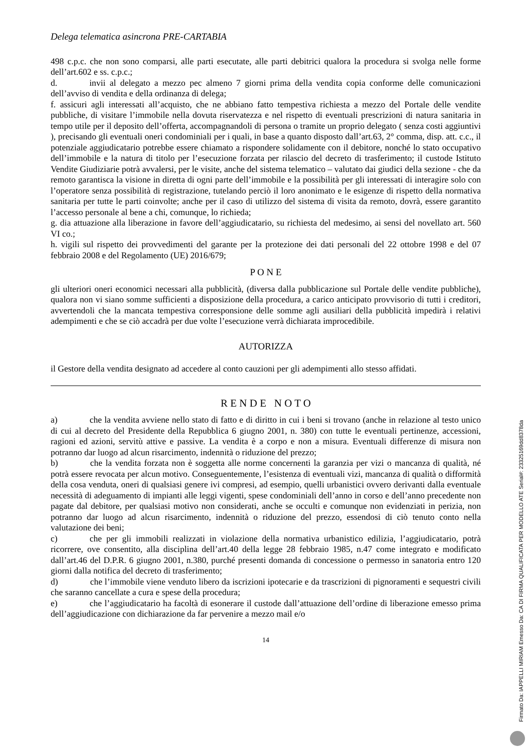Delega telematica asincrona PRE-CARTABIA
498 c.p.c. che non sono comparsi, alle parti esecutate, alle parti debitrici qualora la procedura si svolga nelle forme dell’art.602 e ss. c.p.c.;
d. invii al delegato a mezzo pec almeno 7 giorni prima della vendita copia conforme delle comunicazioni dell’avviso di vendita e della ordinanza di delega;
f. assicuri agli interessati all’acquisto, che ne abbiano fatto tempestiva richiesta a mezzo del Portale delle vendite pubbliche, di visitare l’immobile nella dovuta riservatezza e nel rispetto di eventuali prescrizioni di natura sanitaria in tempo utile per il deposito dell’offerta, accompagnandoli di persona o tramite un proprio delegato ( senza costi aggiuntivi ), precisando gli eventuali oneri condominiali per i quali, in base a quanto disposto dall’art.63, 2° comma, disp. att. c.c., il potenziale aggiudicatario potrebbe essere chiamato a rispondere solidamente con il debitore, nonché lo stato occupativo dell’immobile e la natura di titolo per l’esecuzione forzata per rilascio del decreto di trasferimento; il custode Istituto Vendite Giudiziarie potrà avvalersi, per le visite, anche del sistema telematico – valutato dai giudici della sezione - che da remoto garantisca la visione in diretta di ogni parte dell’immobile e la possibilità per gli interessati di interagire solo con l’operatore senza possibilità di registrazione, tutelando perciò il loro anonimato e le esigenze di rispetto della normativa sanitaria per tutte le parti coinvolte; anche per il caso di utilizzo del sistema di visita da remoto, dovrà, essere garantito l’accesso personale al bene a chi, comunque, lo richieda;
g. dia attuazione alla liberazione in favore dell’aggiudicatario, su richiesta del medesimo, ai sensi del novellato art. 560 VI co.;
h. vigili sul rispetto dei provvedimenti del garante per la protezione dei dati personali del 22 ottobre 1998 e del 07 febbraio 2008 e del Regolamento (UE) 2016/679;
P O N E
gli ulteriori oneri economici necessari alla pubblicità, (diversa dalla pubblicazione sul Portale delle vendite pubbliche), qualora non vi siano somme sufficienti a disposizione della procedura, a carico anticipato provvisorio di tutti i creditori, avvertendoli che la mancata tempestiva corresponsione delle somme agli ausiliari della pubblicità impedirà i relativi adempimenti e che se ciò accadrà per due volte l’esecuzione verrà dichiarata improcedibile.
AUTORIZZA
il Gestore della vendita designato ad accedere al conto cauzioni per gli adempimenti allo stesso affidati.
R E N D E N O T O
a) che la vendita avviene nello stato di fatto e di diritto in cui i beni si trovano (anche in relazione al testo unico di cui al decreto del Presidente della Repubblica 6 giugno 2001, n. 380) con tutte le eventuali pertinenze, accessioni, ragioni ed azioni, servitù attive e passive. La vendita è a corpo e non a misura. Eventuali differenze di misura non potranno dar luogo ad alcun risarcimento, indennità o riduzione del prezzo;
b) che la vendita forzata non è soggetta alle norme concernenti la garanzia per vizi o mancanza di qualità, né potrà essere revocata per alcun motivo. Conseguentemente, l’esistenza di eventuali vizi, mancanza di qualità o difformità della cosa venduta, oneri di qualsiasi genere ivi compresi, ad esempio, quelli urbanistici ovvero derivanti dalla eventuale necessità di adeguamento di impianti alle leggi vigenti, spese condominiali dell’anno in corso e dell’anno precedente non pagate dal debitore, per qualsiasi motivo non considerati, anche se occulti e comunque non evidenziati in perizia, non potranno dar luogo ad alcun risarcimento, indennità o riduzione del prezzo, essendosi di ciò tenuto conto nella valutazione dei beni;
c) che per gli immobili realizzati in violazione della normativa urbanistico edilizia, l’aggiudicatario, potrà ricorrere, ove consentito, alla disciplina dell’art.40 della legge 28 febbraio 1985, n.47 come integrato e modificato dall’art.46 del D.P.R. 6 giugno 2001, n.380, purché presenti domanda di concessione o permesso in sanatoria entro 120 giorni dalla notifica del decreto di trasferimento;
d) che l’immobile viene venduto libero da iscrizioni ipotecarie e da trascrizioni di pignoramenti e sequestri civili che saranno cancellate a cura e spese della procedura;
e) che l’aggiudicatario ha facoltà di esonerare il custode dall’attuazione dell’ordine di liberazione emesso prima dell’aggiudicazione con dichiarazione da far pervenire a mezzo mail e/o
14
Firmato Da: IAPPELLI MIRIAM Emesso Da: CA DI FIRMA QUALIFICATA PER MODELLO ATE Serial#: 23325169dd8378da